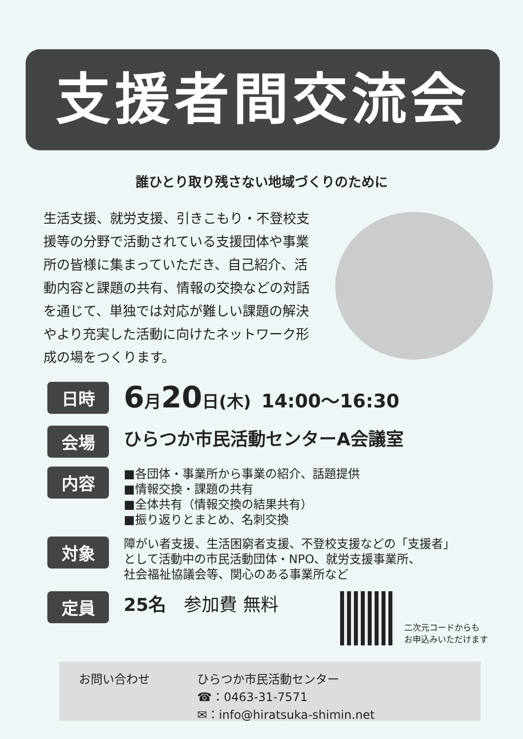支援者間交流会
誰ひとり取り残さない地域づくりのために
生活支援、就労支援、引きこもり・不登校支援等の分野で活動されている支援団体や事業所の皆様に集まっていただき、自己紹介、活動内容と課題の共有、情報の交換などの対話を通じて、単独では対応が難しい課題の解決やより充実した活動に向けたネットワーク形成の場をつくります。
日時
6月20日(木) 14:00～16:30
会場
ひらつか市民活動センターA会議室
内容
■各団体・事業所から事業の紹介、話題提供
■情報交換・課題の共有
■全体共有（情報交換の結果共有）
■振り返りとまとめ、名刺交換
対象
障がい者支援、生活困窮者支援、不登校支援などの「支援者」
として活動中の市民活動団体・NPO、就労支援事業所、
社会福祉協議会等、関心のある事業所など
定員
25名　参加費 無料
二次元コードからも
お申込みいただけます
お問い合わせ ひらつか市民活動センター
☎：0463-31-7571
✉：info@hiratsuka-shimin.net